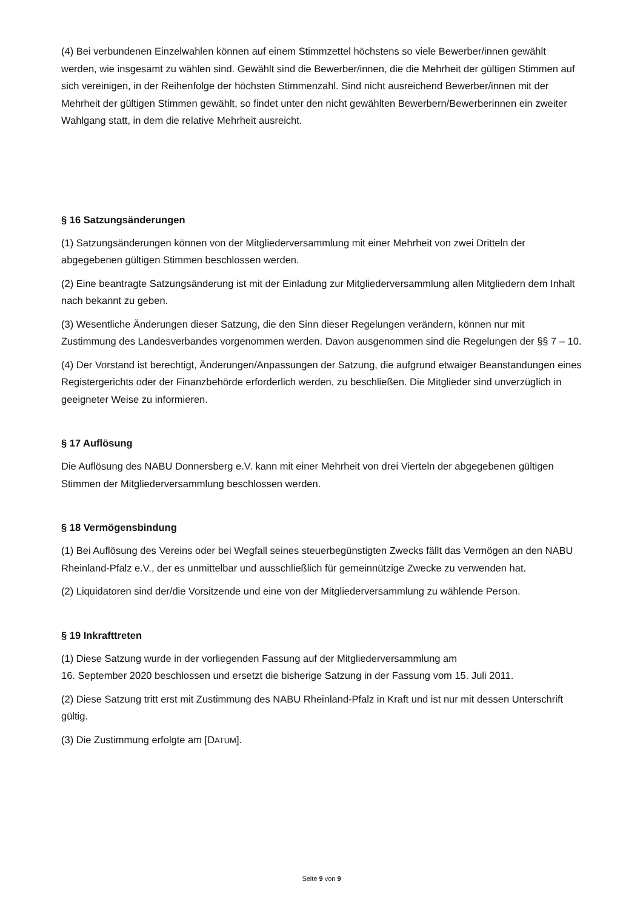(4) Bei verbundenen Einzelwahlen können auf einem Stimmzettel höchstens so viele Bewerber/innen gewählt werden, wie insgesamt zu wählen sind. Gewählt sind die Bewerber/innen, die die Mehrheit der gültigen Stimmen auf sich vereinigen, in der Reihenfolge der höchsten Stimmenzahl. Sind nicht ausreichend Bewerber/innen mit der Mehrheit der gültigen Stimmen gewählt, so findet unter den nicht gewählten Bewerbern/Bewerberinnen ein zweiter Wahlgang statt, in dem die relative Mehrheit ausreicht.
§ 16 Satzungsänderungen
(1) Satzungsänderungen können von der Mitgliederversammlung mit einer Mehrheit von zwei Dritteln der abgegebenen gültigen Stimmen beschlossen werden.
(2) Eine beantragte Satzungsänderung ist mit der Einladung zur Mitgliederversammlung allen Mitgliedern dem Inhalt nach bekannt zu geben.
(3) Wesentliche Änderungen dieser Satzung, die den Sinn dieser Regelungen verändern, können nur mit Zustimmung des Landesverbandes vorgenommen werden. Davon ausgenommen sind die Regelungen der §§ 7 – 10.
(4) Der Vorstand ist berechtigt, Änderungen/Anpassungen der Satzung, die aufgrund etwaiger Beanstandungen eines Registergerichts oder der Finanzbehörde erforderlich werden, zu beschließen. Die Mitglieder sind unverzüglich in geeigneter Weise zu informieren.
§ 17 Auflösung
Die Auflösung des NABU Donnersberg e.V. kann mit einer Mehrheit von drei Vierteln der abgegebenen gültigen Stimmen der Mitgliederversammlung beschlossen werden.
§ 18 Vermögensbindung
(1) Bei Auflösung des Vereins oder bei Wegfall seines steuerbegünstigten Zwecks fällt das Vermögen an den NABU Rheinland-Pfalz e.V., der es unmittelbar und ausschließlich für gemeinnützige Zwecke zu verwenden hat.
(2) Liquidatoren sind der/die Vorsitzende und eine von der Mitgliederversammlung zu wählende Person.
§ 19 Inkrafttreten
(1) Diese Satzung wurde in der vorliegenden Fassung auf der Mitgliederversammlung am
16. September 2020 beschlossen und ersetzt die bisherige Satzung in der Fassung vom 15. Juli 2011.
(2) Diese Satzung tritt erst mit Zustimmung des NABU Rheinland-Pfalz in Kraft und ist nur mit dessen Unterschrift gültig.
(3) Die Zustimmung erfolgte am [DATUM].
Seite 9 von 9